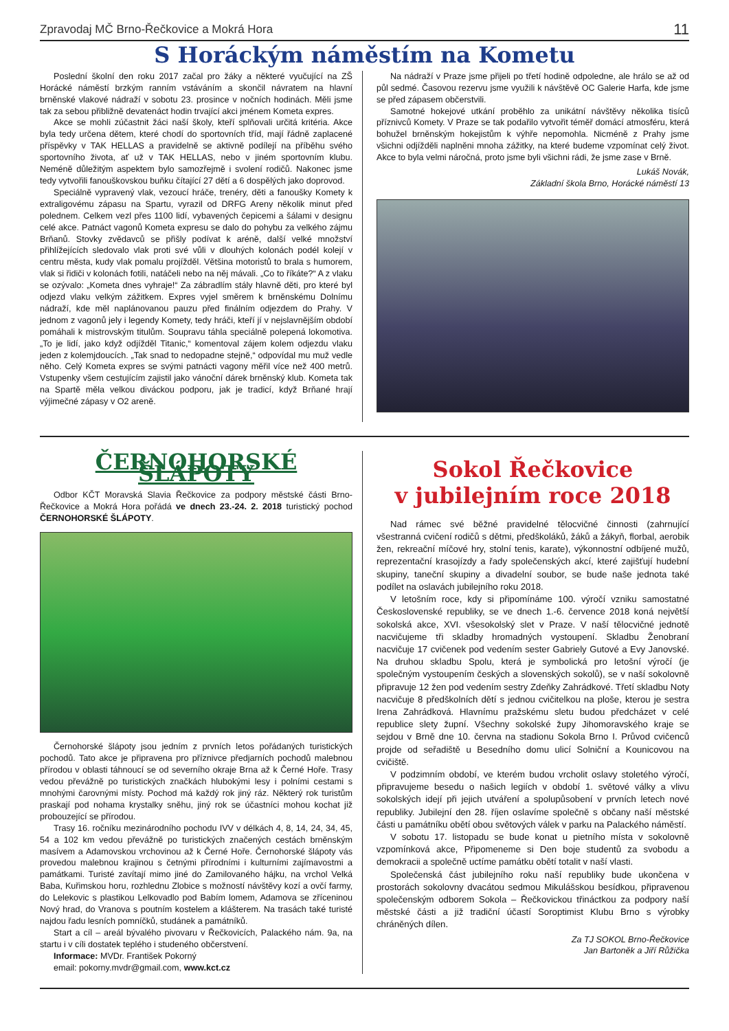Zpravodaj MČ Brno-Řečkovice a Mokrá Hora 11
S Horáckým náměstím na Kometu
Poslední školní den roku 2017 začal pro žáky a některé vyučující na ZŠ Horácké náměstí brzkým ranním vstáváním a skončil návratem na hlavní brněnské vlakové nádraží v sobotu 23. prosince v nočních hodinách. Měli jsme tak za sebou přibližně devatenáct hodin trvající akci jménem Kometa expres.
Akce se mohli zúčastnit žáci naší školy, kteří splňovali určitá kritéria. Akce byla tedy určena dětem, které chodí do sportovních tříd, mají řádně zaplacené příspěvky v TAK HELLAS a pravidelně se aktivně podílejí na příběhu svého sportovního života, ať už v TAK HELLAS, nebo v jiném sportovním klubu. Neméně důležitým aspektem bylo samozřejmě i svolení rodičů. Nakonec jsme tedy vytvořili fanouškovskou buňku čítající 27 dětí a 6 dospělých jako doprovod.
Speciálně vypravený vlak, vezoucí hráče, trenéry, děti a fanoušky Komety k extraligovému zápasu na Spartu, vyrazil od DRFG Areny několik minut před polednem. Celkem vezl přes 1100 lidí, vybavených čepicemi a šálami v designu celé akce. Patnáct vagonů Kometa expresu se dalo do pohybu za velkého zájmu Brňanů. Stovky zvědavců se přišly podívat k aréně, další velké množství přihlížejících sledovalo vlak proti své vůli v dlouhých kolonách podél kolejí v centru města, kudy vlak pomalu projížděl. Většina motoristů to brala s humorem, vlak si řidiči v kolonách fotili, natáčeli nebo na něj mávali. „Co to říkáte?“ A z vlaku se ozývalo: „Kometa dnes vyhraje!“ Za zábradlím stály hlavně děti, pro které byl odjezd vlaku velkým zážitkem. Expres vyjel směrem k brněnskému Dolnímu nádraží, kde měl naplánovanou pauzu před finálním odjezdem do Prahy. V jednom z vagonů jely i legendy Komety, tedy hráči, kteří jí v nejslavnějším období pomáhali k mistrovským titulům. Soupravu táhla speciálně polepená lokomotiva. „To je lidí, jako když odjížděl Titanic,“ komentoval zájem kolem odjezdu vlaku jeden z kolemjdoucích. „Tak snad to nedopadne stejně,“ odpovídal mu muž vedle něho. Celý Kometa expres se svými patnácti vagony měřil více než 400 metrů. Vstupenky všem cestujícím zajistil jako vánoční dárek brněnský klub. Kometa tak na Spartě měla velkou diváckou podporu, jak je tradicí, když Brňané hrají výjimečné zápasy v O2 areně.
Na nádraží v Praze jsme přijeli po třetí hodině odpoledne, ale hrálo se až od půl sedmé. Časovou rezervu jsme využili k návštěvě OC Galerie Harfa, kde jsme se před zápasem občerstvili.
Samotné hokejové utkání proběhlo za unikátní návštěvy několika tisíců příznivců Komety. V Praze se tak podařilo vytvořit téměř domácí atmosféru, která bohužel brněnským hokejistům k výhře nepomohla. Nicméně z Prahy jsme všichni odjížděli naplněni mnoha zážitky, na které budeme vzpomínat celý život. Akce to byla velmi náročná, proto jsme byli všichni rádi, že jsme zase v Brně.
Lukáš Novák,
Základní škola Brno, Horácké náměstí 13
ČERNOHORSKÉ ŠLÁPOTY
Odbor KČT Moravská Slavia Řečkovice za podpory městské části Brno-Řečkovice a Mokrá Hora pořádá ve dnech 23.-24. 2. 2018 turistický pochod ČERNOHORSKÉ ŠLÁPOTY.
Černohorské šlápoty jsou jedním z prvních letos pořádaných turistických pochodů. Tato akce je připravena pro příznivce předjarních pochodů malebnou přírodou v oblasti táhnoucí se od severního okraje Brna až k Černé Hoře. Trasy vedou převážně po turistických značkách hlubokými lesy i polními cestami s mnohými čarovnými místy. Pochod má každý rok jiný ráz. Některý rok turistům praskají pod nohama krystalky sněhu, jiný rok se účastníci mohou kochat již probouzející se přírodou.
Trasy 16. ročníku mezinárodního pochodu IVV v délkách 4, 8, 14, 24, 34, 45, 54 a 102 km vedou převážně po turistických značených cestách brněnským masívem a Adamovskou vrchovinou až k Černé Hoře. Černohorské šlápoty vás provedou malebnou krajinou s četnými přírodními i kulturními zajímavostmi a památkami. Turisté zavítají mimo jiné do Zamilovaného hájku, na vrchol Velká Baba, Kuřimskou horu, rozhlednu Zlobice s možností návštěvy kozí a ovčí farmy, do Lelekovic s plastikou Lelkovadlo pod Babím lomem, Adamova se zříceninou Nový hrad, do Vranova s poutním kostelem a klášterem. Na trasách také turisté najdou řadu lesních pomníčků, studánek a památníků.
Start a cíl – areál bývalého pivovaru v Řečkovicích, Palackého nám. 9a, na startu i v cíli dostatek teplého i studeného občerstvení.
Informace: MVDr. František Pokorný
email: pokorny.mvdr@gmail.com, www.kct.cz
Sokol Řečkovice
v jubilejním roce 2018
Nad rámec své běžné pravidelné tělocvičné činnosti (zahrnující všestranná cvičení rodičů s dětmi, předškoláků, žáků a žákyň, florbal, aerobik žen, rekreační míčové hry, stolní tenis, karate), výkonnostní odbíjené mužů, reprezentační krasojízdy a řady společenských akcí, které zajišťují hudební skupiny, taneční skupiny a divadelní soubor, se bude naše jednota také podílet na oslavách jubilejního roku 2018.
V letošním roce, kdy si připomínáme 100. výročí vzniku samostatné Československé republiky, se ve dnech 1.-6. července 2018 koná největší sokolská akce, XVI. všesokolský slet v Praze. V naší tělocvičné jednotě nacvičujeme tři skladby hromadných vystoupení. Skladbu Ženobraní nacvičuje 17 cvičenek pod vedením sester Gabriely Gutové a Evy Janovské. Na druhou skladbu Spolu, která je symbolická pro letošní výročí (je společným vystoupením českých a slovenských sokolů), se v naší sokolovně připravuje 12 žen pod vedením sestry Zdeňky Zahrádkové. Třetí skladbu Noty nacvičuje 8 předškolních dětí s jednou cvičitelkou na ploše, kterou je sestra Irena Zahrádková. Hlavnímu pražskému sletu budou předcházet v celé republice slety župní. Všechny sokolské župy Jihomoravského kraje se sejdou v Brně dne 10. června na stadionu Sokola Brno I. Průvod cvičenců projde od seřadiště u Besedního domu ulicí Solniční a Kounicovou na cvičiště.
V podzimním období, ve kterém budou vrcholit oslavy stoletého výročí, připravujeme besedu o našich legiích v období 1. světové války a vlivu sokolských idejí při jejich utváření a spolupůsobení v prvních letech nové republiky. Jubilejní den 28. říjen oslavíme společně s občany naší městské části u památníku obětí obou světových válek v parku na Palackého náměstí.
V sobotu 17. listopadu se bude konat u pietního místa v sokolovně vzpomínková akce, Připomeneme si Den boje studentů za svobodu a demokracii a společně uctíme památku obětí totalit v naší vlasti.
Společenská část jubilejního roku naší republiky bude ukončena v prostorách sokolovny dvacátou sedmou Mikulášskou besídkou, připravenou společenským odborem Sokola – Řečkovickou třináctkou za podpory naší městské části a již tradiční účastí Soroptimist Klubu Brno s výrobky chráněných dílen.
Za TJ SOKOL Brno-Řečkovice
Jan Bartoněk a Jiří Růžička